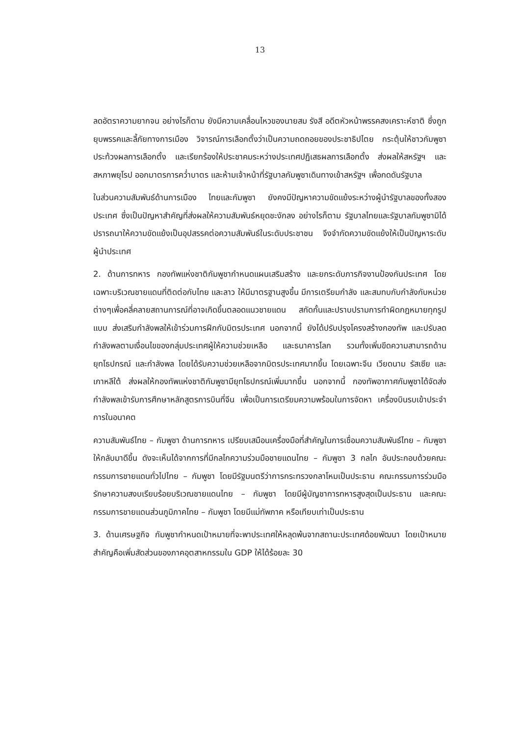13
ลดอัตราความยากจน อย่างไรก็ตาม ยังมีความเคลื่อนไหวของนายสม รังสี อดีตหัวหน้าพรรคสงเคราะห์ชาติ ซึ่งถูกยุบพรรคและลี้ภัยทางการเมือง วิจารณ์การเลือกตั้งว่าเป็นความถดถอยของประชาธิปไตย กระตุ้นให้ชาวกัมพูชาประท้วงผลการเลือกตั้ง และเรียกร้องให้ประชาคมระหว่างประเทศปฏิเสธผลการเลือกตั้ง ส่งผลให้สหรัฐฯ และสหภาพยุโรป ออกมาตรการคว่ำบาตร และห้ามเจ้าหน้าที่รัฐบาลกัมพูชาเดินทางเข้าสหรัฐฯ เพื่อกดดันรัฐบาล
ในส่วนความสัมพันธ์ด้านการเมือง ไทยและกัมพูชา ยังคงมีปัญหาความขัดแย้งระหว่างผู้นำรัฐบาลของทั้งสองประเทศ ซึ่งเป็นปัญหาสำคัญที่ส่งผลให้ความสัมพันธ์หยุดชะงักลง อย่างไรก็ตาม รัฐบาลไทยและรัฐบาลกัมพูชามิได้ปรารถนาให้ความขัดแย้งเป็นอุปสรรคต่อความสัมพันธ์ในระดับประชาชน จึงจำกัดความขัดแย้งให้เป็นปัญหาระดับผู้นำประเทศ
2. ด้านการทหาร กองทัพแห่งชาติกัมพูชากำหนดแผนเสริมสร้าง และยกระดับภารกิจงานป้องกันประเทศ โดยเฉพาะบริเวณชายแดนที่ติดต่อกับไทย และลาว ให้มีมาตรฐานสูงขึ้น มีการเตรียมกำลัง และสมทบกับกำลังกับหน่วยต่างๆเพื่อคลี่คลายสถานการณ์ที่อาจเกิดขึ้นตลอดแนวชายแดน สกัดกั้นและปราบปรามการทำผิดกฎหมายทุกรูปแบบ ส่งเสริมกำลังพลให้เข้าร่วมการฝึกกับมิตรประเทศ นอกจากนี้ ยังได้ปรับปรุงโครงสร้างกองทัพ และปรับลดกำลังพลตามเงื่อนไขของกลุ่มประเทศผู้ให้ความช่วยเหลือ และธนาคารโลก รวมทั้งเพิ่มขีดความสามารถด้านยุทโธปกรณ์ และกำลังพล โดยได้รับความช่วยเหลือจากมิตรประเทศมากขึ้น โดยเฉพาะจีน เวียดนาม รัสเซีย และเกาหลีใต้ ส่งผลให้กองทัพแห่งชาติกัมพูชามียุทโธปกรณ์เพิ่มมากขึ้น นอกจากนี้ กองทัพอากาศกัมพูชาได้จัดส่งกำลังพลเข้ารับการศึกษาหลักสูตรการบินที่จีน เพื่อเป็นการเตรียมความพร้อมในการจัดหา เครื่องบินรบเข้าประจำการในอนาคต
ความสัมพันธ์ไทย – กัมพูชา ด้านการทหาร เปรียบเสมือนเครื่องมือที่สำคัญในการเชื่อมความสัมพันธ์ไทย – กัมพูชาให้กลับมาดีขึ้น ดังจะเห็นได้จากการที่มีกลไกความร่วมมือชายแดนไทย – กัมพูชา 3 กลไก อันประกอบด้วยคณะกรรมการชายแดนทั่วไปไทย – กัมพูชา โดยมีรัฐมนตรีว่าการกระทรวงกลาโหมเป็นประธาน คณะกรรมการร่วมมือรักษาความสงบเรียบร้อยบริเวณชายแดนไทย – กัมพูชา โดยมีผู้บัญชาการทหารสูงสุดเป็นประธาน และคณะกรรมการชายแดนส่วนภูมิภาคไทย – กัมพูชา โดยมีแม่ทัพภาค หรือเทียบเท่าเป็นประธาน
3. ด้านเศรษฐกิจ กัมพูชากำหนดเป้าหมายที่จะพาประเทศให้หลุดพ้นจากสถานะประเทศด้อยพัฒนา โดยเป้าหมายสำคัญคือเพิ่มสัดส่วนของภาคอุตสาหกรรมใน GDP ให้ได้ร้อยละ 30